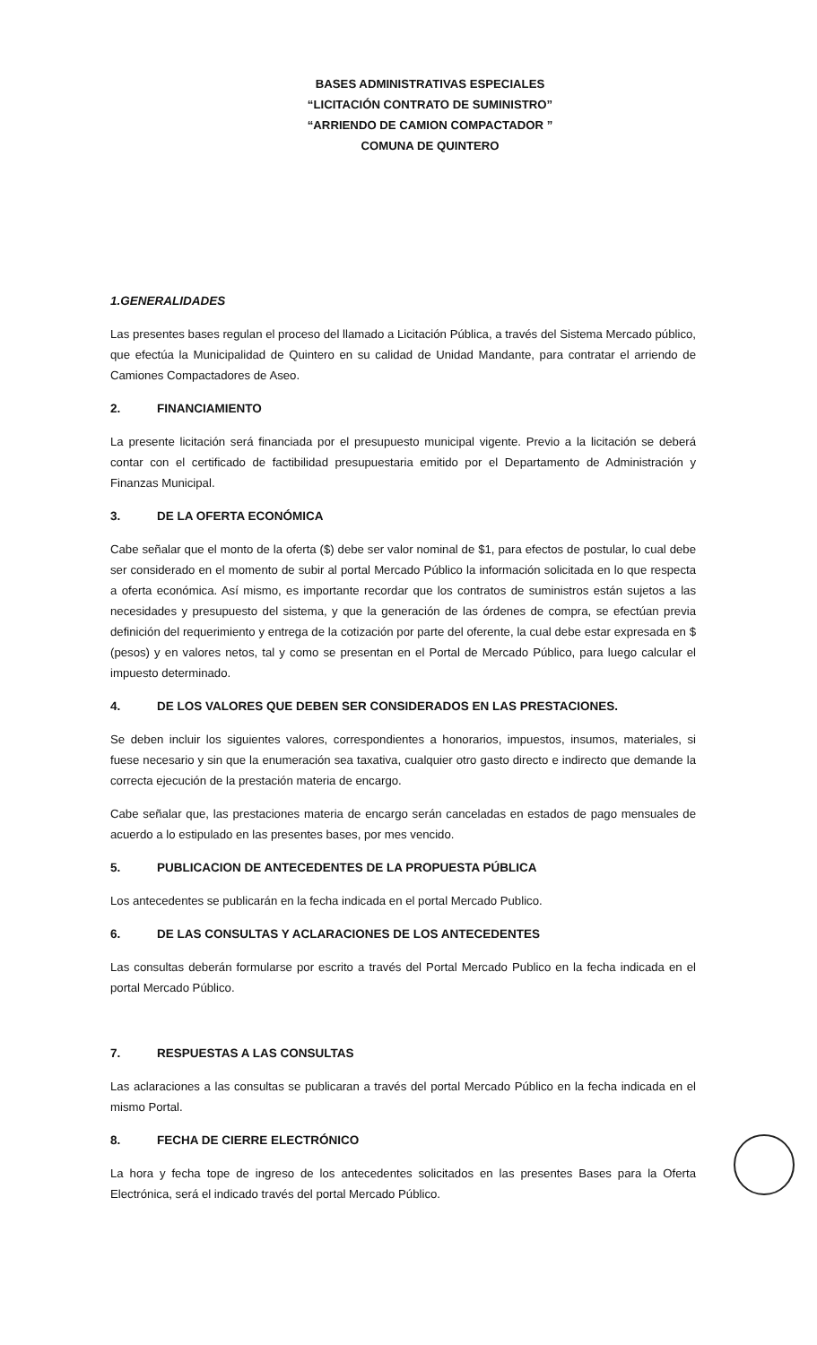BASES ADMINISTRATIVAS ESPECIALES
“LICITACIÓN CONTRATO DE SUMINISTRO”
“ARRIENDO DE CAMION COMPACTADOR ”
COMUNA DE QUINTERO
1. GENERALIDADES
Las presentes bases regulan el proceso del llamado a Licitación Pública, a través del Sistema Mercado público, que efectúa la Municipalidad de Quintero en su calidad de Unidad Mandante, para contratar el arriendo de Camiones Compactadores de Aseo.
2. FINANCIAMIENTO
La presente licitación será financiada por el presupuesto municipal vigente. Previo a la licitación se deberá contar con el certificado de factibilidad presupuestaria emitido por el Departamento de Administración y Finanzas Municipal.
3. DE LA OFERTA ECONÓMICA
Cabe señalar que el monto de la oferta ($) debe ser valor nominal de $1, para efectos de postular, lo cual debe ser considerado en el momento de subir al portal Mercado Público la información solicitada en lo que respecta a oferta económica. Así mismo, es importante recordar que los contratos de suministros están sujetos a las necesidades y presupuesto del sistema, y que la generación de las órdenes de compra, se efectúan previa definición del requerimiento y entrega de la cotización por parte del oferente, la cual debe estar expresada en $ (pesos) y en valores netos, tal y como se presentan en el Portal de Mercado Público, para luego calcular el impuesto determinado.
4. DE LOS VALORES QUE DEBEN SER CONSIDERADOS EN LAS PRESTACIONES.
Se deben incluir los siguientes valores, correspondientes a honorarios, impuestos, insumos, materiales, si fuese necesario y sin que la enumeración sea taxativa, cualquier otro gasto directo e indirecto que demande la correcta ejecución de la prestación materia de encargo.
Cabe señalar que, las prestaciones materia de encargo serán canceladas en estados de pago mensuales de acuerdo a lo estipulado en las presentes bases, por mes vencido.
5. PUBLICACION DE ANTECEDENTES DE LA PROPUESTA PÚBLICA
Los antecedentes se publicarán en la fecha indicada en el portal Mercado Publico.
6. DE LAS CONSULTAS Y ACLARACIONES DE LOS ANTECEDENTES
Las consultas deberán formularse por escrito a través del Portal Mercado Publico en la fecha indicada en el portal Mercado Público.
7. RESPUESTAS A LAS CONSULTAS
Las aclaraciones a las consultas se publicaran a través del portal Mercado Público en la fecha indicada en el mismo Portal.
8. FECHA DE CIERRE ELECTRÓNICO
La hora y fecha tope de ingreso de los antecedentes solicitados en las presentes Bases para la Oferta Electrónica, será el indicado través del portal Mercado Público.